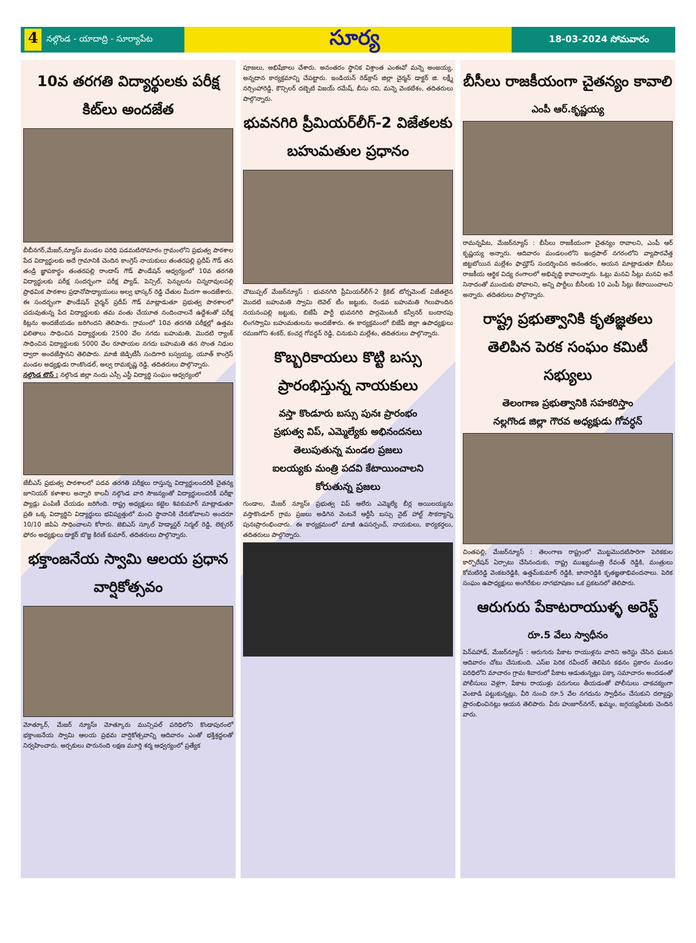4
నల్గొండ - యాదాద్రి - సూర్యాపేట
సూర్య
18-03-2024 సోమవారం
10వ తరగతి విద్యార్థులకు పరీక్ష కిట్‌లు అందజేత
బీబీనగర్,మేజర్,న్యూస్ః మండల పరిధి పడమటిసోమారం గ్రామంలోని ప్రభుత్వ పాఠశాల పేద విద్యార్థులకు అదే గ్రామానికి చెందిన కాంగ్రెస్ నాయకులు తంతరపల్లి ప్రదీప్ గౌడ్ తన తండ్రి జ్ఞాపకార్థం తంతరపల్లి రాందాస్ గౌడ్ ఫౌండేషన్ ఆధ్వర్యంలో 10వ తరగతి విద్యార్థులకు పరీక్ష సందర్భంగా పరీక్ష ప్యాడ్, పెన్సిల్, పెన్నులను చిన్నరావులపల్లి ప్రాథమిక పాఠశాల ప్రధానోపాధ్యాయులు అల్వ భాస్కర్ రెడ్డి చేతుల మీదగా అందజేశారు. ఈ సందర్భంగా ఫౌండేషన్ చైర్మన్ ప్రదీప్ గౌడ్ మాట్లాడుతూ ప్రభుత్వ పాఠశాలలో చదువుతున్న పేద విద్యార్థులకు తమ వంతు చేయూత నందించాలనే ఉద్దేశంతో పరీక్ష కిట్లను అందజేయడం జరిగిందని తెలిపారు. గ్రామంలో 10వ తరగతి పరీక్షల్లో ఉత్తమ ఫలితాలు సాధించిన విద్యార్థులకు 2500 వేల నగదు బహుమతి, మొదటి ర్యాంక్ సాధించిన విద్యార్థులకు 5000 వేల రూపాయల నగదు బహుమతి తన సొంత నిధుల ద్వారా అందజేస్తానని తెలిపారు. మాజీ జెడ్పిటీసీ సందిగారి బస్వయ్య, యూత్ కాంగ్రెస్ మండల అధ్యక్షుడు రాంకొండల్, అల్వ రామకృష్ణ రెడ్డి, తదితరులు పాల్గొన్నారు.
నల్గొండ టౌన్ : నల్గొండ జిల్లా నందు ఎస్సీ ఎస్టీ విద్యార్థి సంఘం ఆధ్వర్యంలో
జేబీఎస్ ప్రభుత్వ పాఠశాలలో పదవ తరగతి పరీక్షలు రాస్తున్న విద్యార్థులందరికీ చైతన్య జూనియర్ కళాశాల అన్నారి కాలనీ నల్గొండ వారి సౌజన్యంతో విద్యార్థులందరికీ పరీక్షా ప్యాడ్లు పంపిణీ చేయడం జరిగింది. రాష్ట్ర అధ్యక్షులు కట్టెల శివకుమార్ మాట్లాడుతూ ప్రతి ఒక్క విద్యార్థిని విద్యార్థులు భవిష్యత్తులో మంచి స్థానానికి చేరుకోవాలని అందరూ 10/10 జిపిఏ సాధించాలని కోరారు. జెబిఎస్ స్కూల్ హెడ్మాస్టర్ నిర్మల్ రెడ్డి, లెక్చరర్ ఫోరం అధ్యక్షులు డాక్టర్ బొజ్జ కిరణ్ కుమార్, తదితరులు పాల్గొన్నారు.
భక్తాంజనేయ స్వామి ఆలయ ప్రధాన వార్షికోత్సవం
మోత్కూర్, మేజర్ న్యూస్ః మోత్కూరు మున్సిపల్ పరిధిలోని కొండాపురంలో భక్తాంజనేయ స్వామి ఆలయ ప్రథమ వార్షికోత్సవాన్ని ఆదివారం ఎంతో భక్తిశ్రద్ధలతో నిర్వహించారు. అర్చకులు పొరునంది లక్షణ మూర్తి శర్మ ఆధ్వర్యంలో ప్రత్యేక
పూజలు, అభిషేకాలు చేశారు. అనంతరం స్థానిక విశ్రాంత ఎంఈవో మన్నె అంజయ్య, అన్నదాన కార్యక్రమాన్ని చేపట్టారు. ఇండియన్ రెడ్‌క్రాస్ జిల్లా చైర్మన్ డాక్టర్ జి. లక్ష్మీ నర్సింహారెడ్డి, కౌన్సిలర్ దబ్బెటి విజయ్ రమేష్, బీసు రవి, మన్నె వెంకటేశం, తదితరులు పాల్గొన్నారు.
భువనగిరి ప్రీమియర్‌లీగ్-2 విజేతలకు బహుమతుల ప్రధానం
చౌటుప్పల్ మేజర్‌న్యూస్ : భువనగిరి ప్రీమియర్‌లీగ్-2 క్రికెట్ టోర్నమెంట్ విజేతలైన మొదటి బహుమతి స్వామి లెవెల్ టీం జట్టుకు, రెండవ బహుమతి గెలుపొందిన నయనంపల్లి జట్టుకు, బిజేపీ పార్టీ భువనగిరి పార్లమెంటరీ కన్వీనర్ బందారపు లింగస్వామి బహుమతులను అందజేశారు. ఈ కార్యక్రమంలో బిజేపీ జిల్లా ఉపాధ్యక్షులు రమణగోని శంకర్, కంచర్ల గోవర్ధన్ రెడ్డి, చినుకుని మల్లేశం, తదితరులు పాల్గొన్నారు.
కొబ్బరికాయలు కొట్టి బస్సు ప్రారంభిస్తున్న నాయకులు
వస్తా కొండూరు బస్సు పునః ప్రారంభం
ప్రభుత్వ విప్, ఎమ్మెల్యేకు అభినందనలు
తెలుపుతున్న మండల ప్రజలు
ఐలయ్యకు మంత్రి పదవి కేటాయించాలని
కోరుతున్న ప్రజలు
గుండాల, మేజర్ న్యూస్ః ప్రభుత్వ విప్ ఆలేరు ఎమ్మెల్యే బీర్ల అయిలయ్యను వస్తాకొండూర్ గ్రామ ప్రజలు అడిగిన వెంటనే ఆర్టీసీ బస్సు నైట్ హాల్ట్ సౌకర్యాన్ని పునఃప్రారంభించారు. ఈ కార్యక్రమంలో మాజీ ఉపసర్పంచ్, నాయకులు, కార్యకర్తలు, తదితరులు పాల్గొన్నారు.
బీసీలు రాజకీయంగా చైతన్యం కావాలి
ఎంపీ ఆర్.కృష్ణయ్య
రామన్నపేట, మేజర్‌న్యూస్ : బీసీలు రాజకీయంగా చైతన్యం రావాలని, ఎంపీ ఆర్ కృష్ణయ్య అన్నారు. ఆదివారం మండలంలోని ఇంద్రపాల్ నగరంలోని వ్యాపారవేత్త జిట్టబోయిన మల్లేశం ఫామ్హౌస్ సందర్శించిన అనంతరం, ఆయన మాట్లాడుతూ బీసీలు రాజకీయ ఆర్థిక విద్య రంగాలలో అభివృద్ధి కావాలన్నారు. ఓట్లు మనవి సీట్లు మనవి అనే నినాదంతో ముందుకు పోవాలని, అన్ని పార్టీలు బీసీలకు 10 ఎంపీ సీట్లు కేటాయించాలని అన్నారు. తదితరులు పాల్గొన్నారు.
రాష్ట్ర ప్రభుత్వానికి కృతజ్ఞతలు తెలిపిన పెరక సంఘం కమిటీ సభ్యులు
తెలంగాణ ప్రభుత్వానికి సహకరిస్తాం
నల్లగొండ జిల్లా గౌరవ అధ్యక్షుడు గోవర్ధన్
చింతపల్లి, మేజర్‌న్యూస్ : తెలంగాణ రాష్ట్రంలో మొట్టమొదటిసారిగా పెరికకుల కార్పొరేషన్ ఏర్పాటు చేసినందుకు, రాష్ట్ర ముఖ్యమంత్రి రేవంత్ రెడ్డికి, మంత్రులు కోమటిరెడ్డి వెంకటరెడ్డికి, ఉత్తమ్‌కుమార్ రెడ్డికి, జానారెడ్డికి కృతజ్ఞతాభివందనాలు. పెరిక సంఘం ఉపాధ్యక్షులు అంగిరేకుల నాగభూషణం ఒక ప్రకటనలో తెలిపారు.
ఆరుగురు పేకాటరాయుళ్ళ అరెస్ట్
రూ.5 వేలు స్వాధీనం
పెన్‌పహాడ్, మేజర్‌న్యూస్ : ఆరుగురు పేకాట రాయుళ్లను వారిని అరెస్టు చేసిన ఘటన ఆదివారం చోటు చేసుకుంది. ఎస్ఐ పెరిక రవీందర్ తెలిపిన కథనం ప్రకారం మండల పరిధిలోని మాచారం గ్రామ శివారులో పేకాట ఆడుతున్నట్లు పక్కా సమాచారం అందడంతో పోలీసులు వెళ్లగా, పేకాట రాయుళ్లు పరుగులు తీయడంతో పోలీసులు చాకచక్యంగా వెంటాడి పట్టుకున్నట్లు, వీరి నుంచి రూ.5 వేల నగదును స్వాధీనం చేసుకుని దర్యాప్తు ప్రారంభించినట్లు ఆయన తెలిపారు. వీరు హుజూర్‌నగర్, ఖమ్మం, జగ్గయ్యపేటకు చెందిన వారు.